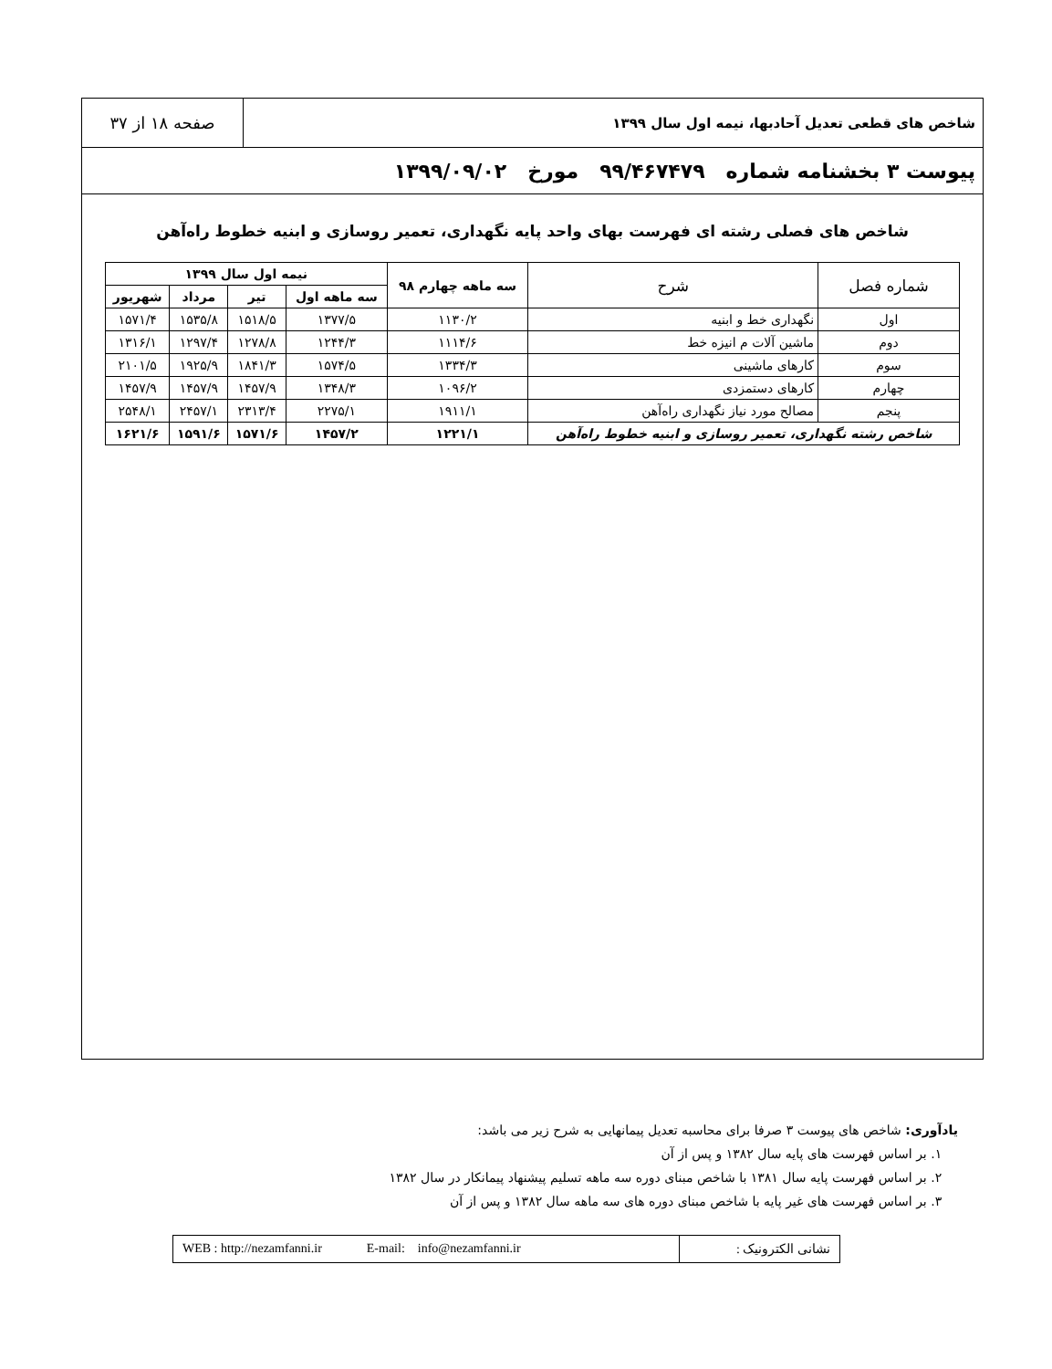شاخص های قطعی تعدیل آحادبها، نیمه اول سال ۱۳۹۹
صفحه ۱۸ از ۳۷
پیوست ۳ بخشنامه شماره ۹۹/۴۶۷۴۷۹ مورخ ۱۳۹۹/۰۹/۰۲
شاخص های فصلی رشته ای فهرست بهای واحد پایه نگهداری، تعمیر روسازی و ابنیه خطوط راه‌آهن
| شماره فصل | شرح | سه ماهه چهارم ۹۸ | نیمه اول سال ۱۳۹۹ | | | |
| --- | --- | --- | --- | --- | --- | --- |
| | | | سه ماهه اول | تیر | مرداد | شهریور |
| اول | نگهداری خط و ابنیه | ۱۱۳۰/۲ | ۱۳۷۷/۵ | ۱۵۱۸/۵ | ۱۵۳۵/۸ | ۱۵۷۱/۴ |
| دوم | ماشین آلات م انیزه خط | ۱۱۱۴/۶ | ۱۲۴۴/۳ | ۱۲۷۸/۸ | ۱۲۹۷/۴ | ۱۳۱۶/۱ |
| سوم | کارهای ماشینی | ۱۳۳۴/۳ | ۱۵۷۴/۵ | ۱۸۴۱/۳ | ۱۹۲۵/۹ | ۲۱۰۱/۵ |
| چهارم | کارهای دستمزدی | ۱۰۹۶/۲ | ۱۳۴۸/۳ | ۱۴۵۷/۹ | ۱۴۵۷/۹ | ۱۴۵۷/۹ |
| پنجم | مصالح مورد نیاز نگهداری راه‌آهن | ۱۹۱۱/۱ | ۲۲۷۵/۱ | ۲۳۱۳/۴ | ۲۴۵۷/۱ | ۲۵۴۸/۱ |
| شاخص رشته نگهداری، تعمیر روسازی و ابنیه خطوط راه‌آهن | | ۱۲۲۱/۱ | ۱۴۵۷/۲ | ۱۵۷۱/۶ | ۱۵۹۱/۶ | ۱۶۲۱/۶ |
یادآوری: شاخص های پیوست ۳ صرفا برای محاسبه تعدیل پیمانهایی به شرح زیر می باشد:
۱. بر اساس فهرست های پایه سال ۱۳۸۲ و پس از آن
۲. بر اساس فهرست پایه سال ۱۳۸۱ با شاخص مبنای دوره سه ماهه تسلیم پیشنهاد پیمانکار در سال ۱۳۸۲
۳. بر اساس فهرست های غیر پایه با شاخص مبنای دوره های سه ماهه سال ۱۳۸۲ و پس از آن
نشانی الکترونیک : WEB : http://nezamfanni.ir E-mail: info@nezamfanni.ir